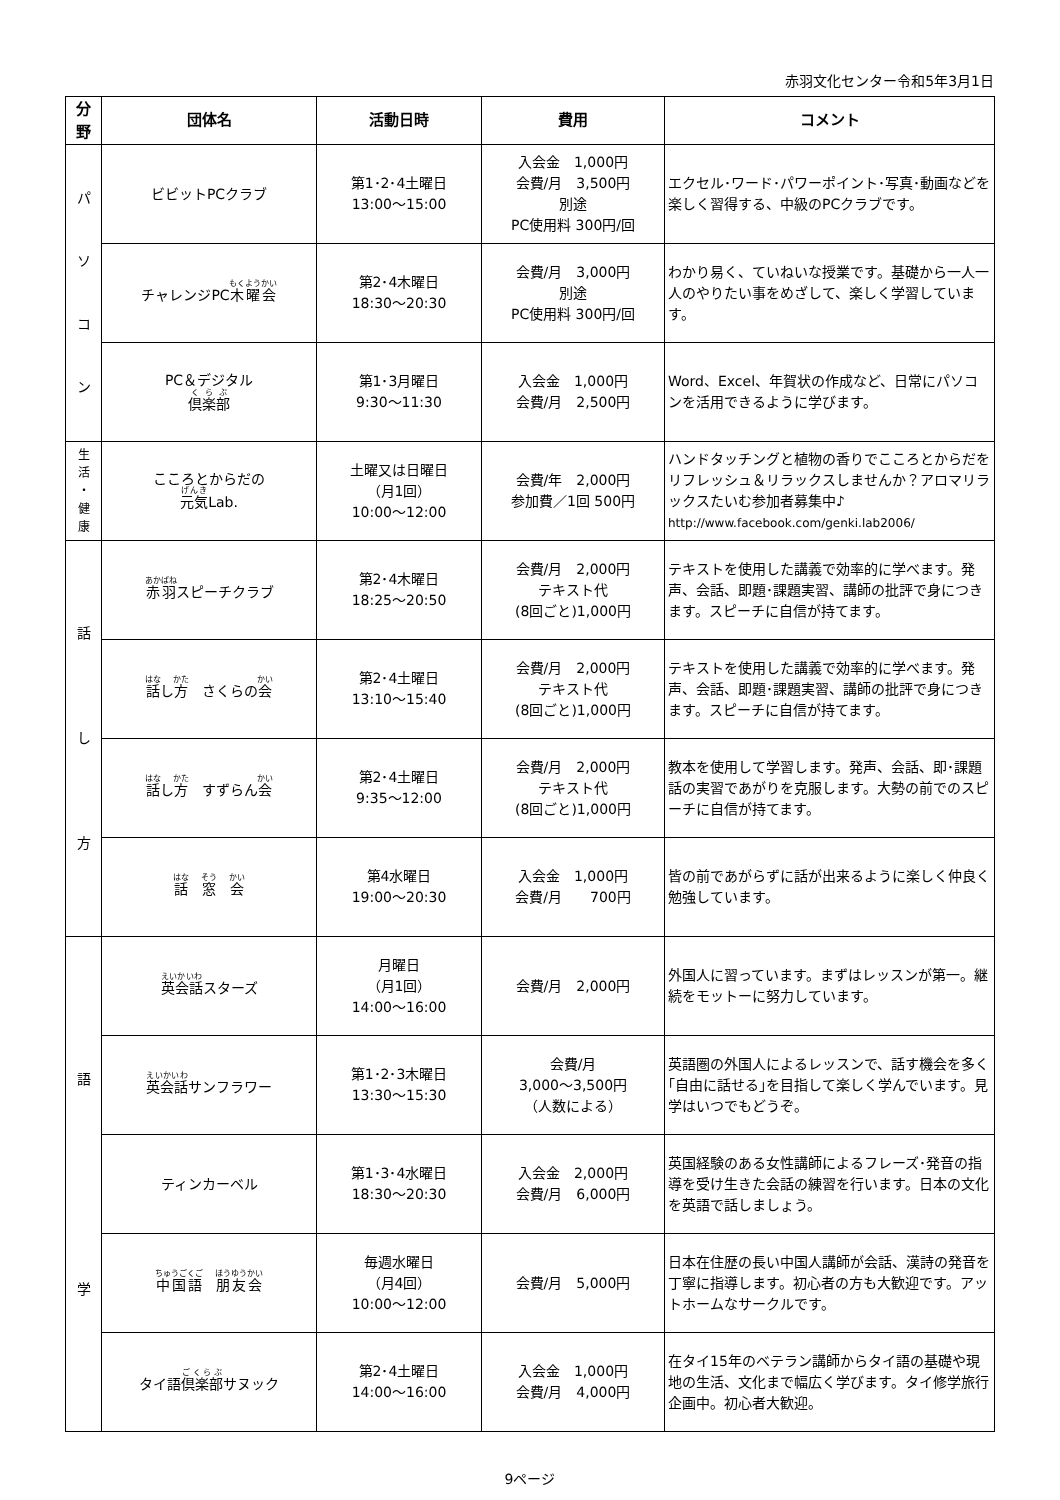赤羽文化センター令和5年3月1日
| 分 野 | 団体名 | 活動日時 | 費用 | コメント |
| --- | --- | --- | --- | --- |
| パ ソ コ ン | ビビットPCクラブ | 第1･2･4土曜日 13:00〜15:00 | 入会金 1,000円 会費/月 3,500円 別途 PC使用料 300円/回 | エクセル･ワード･パワーポイント･写真･動画などを楽しく習得する、中級のPCクラブです。 |
| | チャレンジPC 木曜会 | 第2･4木曜日 18:30〜20:30 | 会費/月 3,000円 別途 PC使用料 300円/回 | わかり易く、ていねいな授業です。基礎から一人一人のやりたい事をめざして、楽しく学習しています。 |
| | PC＆デジタル 倶楽部 | 第1･3月曜日 9:30〜11:30 | 入会金 1,000円 会費/月 2,500円 | Word、Excel、年賀状の作成など、日常にパソコンを活用できるように学びます。 |
| 生 活 ・ 健 康 | こころとからだの 元気 Lab. | 土曜又は日曜日 （月1回） 10:00〜12:00 | 会費/年 2,000円 参加費／1回 500円 | ハンドタッチングと植物の香りでこころとからだをリフレッシュ＆リラックスしませんか？アロマリラックスたいむ参加者募集中♪ http://www.facebook.com/genki.lab2006/ |
| 話 し 方 | 赤羽 スピーチクラブ | 第2･4木曜日 18:25〜20:50 | 会費/月 2,000円 テキスト代 (8回ごと)1,000円 | テキストを使用した講義で効率的に学べます。発声、会話、即題･課題実習、講師の批評で身につきます。スピーチに自信が持てます。 |
| | 話 し 方 さくらの 会 | 第2･4土曜日 13:10〜15:40 | 会費/月 2,000円 テキスト代 (8回ごと)1,000円 | テキストを使用した講義で効率的に学べます。発声、会話、即題･課題実習、講師の批評で身につきます。スピーチに自信が持てます。 |
| | 話 し 方 すずらん 会 | 第2･4土曜日 9:35〜12:00 | 会費/月 2,000円 テキスト代 (8回ごと)1,000円 | 教本を使用して学習します。発声、会話、即･課題話の実習であがりを克服します。大勢の前でのスピーチに自信が持てます。 |
| | 話 窓 会 | 第4水曜日 19:00〜20:30 | 入会金 1,000円 会費/月 700円 | 皆の前であがらずに話が出来るように楽しく仲良く勉強しています。 |
| 語 学 | 英会話 スターズ | 月曜日 （月1回） 14:00〜16:00 | 会費/月 2,000円 | 外国人に習っています。まずはレッスンが第一。継続をモットーに努力しています。 |
| | 英会話 サンフラワー | 第1･2･3木曜日 13:30〜15:30 | 会費/月 3,000〜3,500円 （人数による） | 英語圏の外国人によるレッスンで、話す機会を多く｢自由に話せる｣を目指して楽しく学んでいます。見学はいつでもどうぞ。 |
| | ティンカーベル | 第1･3･4水曜日 18:30〜20:30 | 入会金 2,000円 会費/月 6,000円 | 英国経験のある女性講師によるフレーズ･発音の指導を受け生きた会話の練習を行います。日本の文化を英語で話しましょう。 |
| | 中国語 朋友会 | 毎週水曜日 （月4回） 10:00〜12:00 | 会費/月 5,000円 | 日本在住歴の長い中国人講師が会話、漢詩の発音を丁寧に指導します。初心者の方も大歓迎です。アットホームなサークルです。 |
| | タイ語 倶楽部 サヌック | 第2･4土曜日 14:00〜16:00 | 入会金 1,000円 会費/月 4,000円 | 在タイ15年のベテラン講師からタイ語の基礎や現地の生活、文化まで幅広く学びます。タイ修学旅行企画中。初心者大歓迎。 |
9ページ